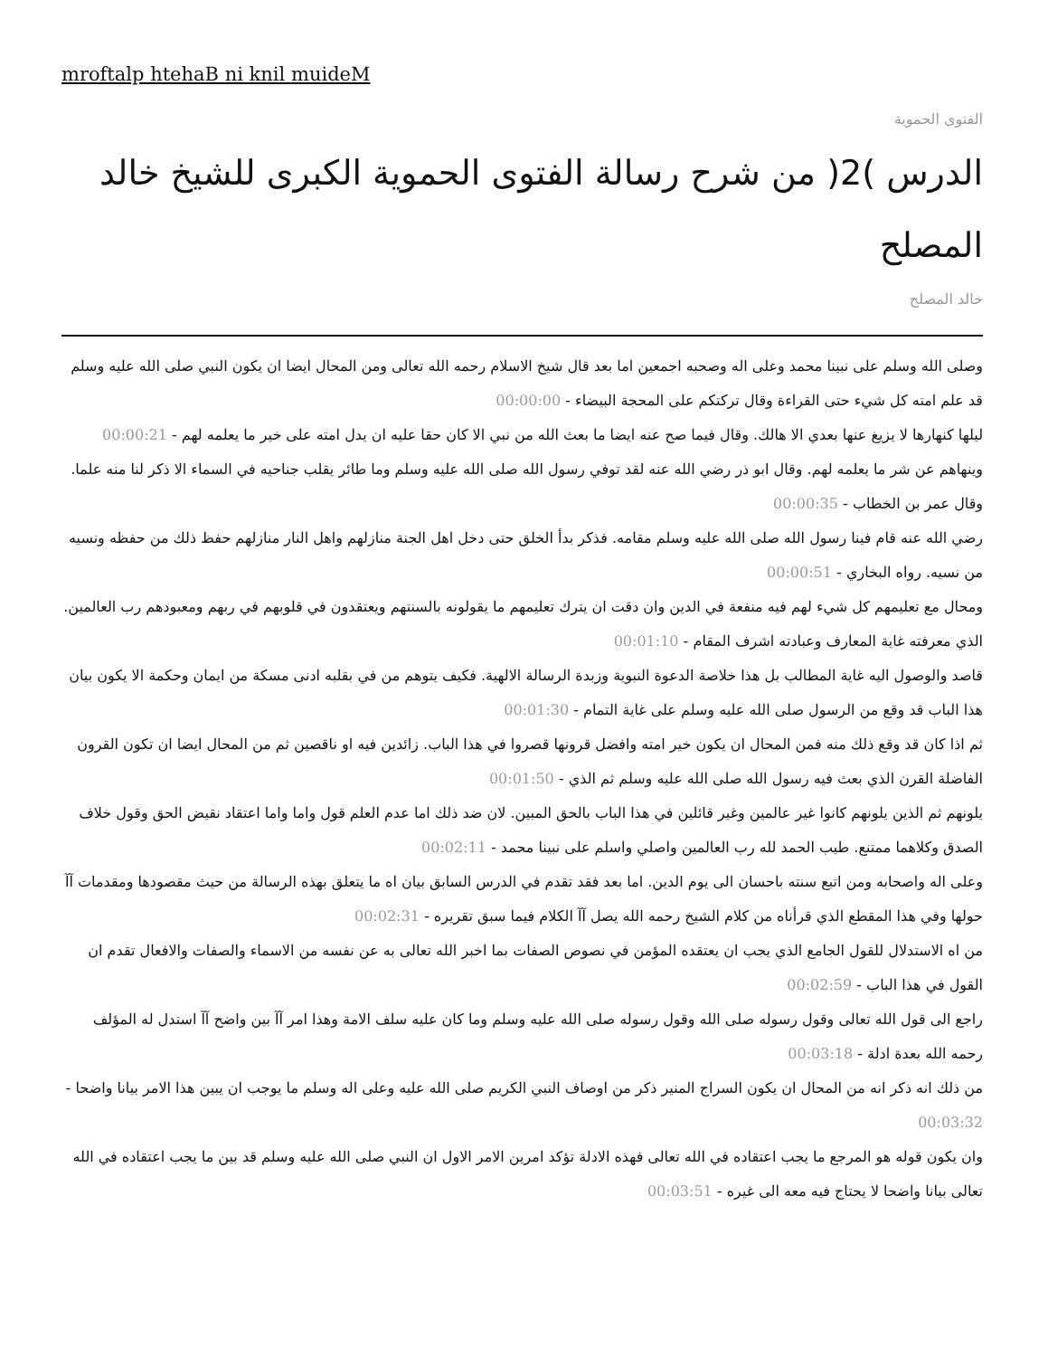mroftalp htehaB ni knil muideM
الفتوى الحموية
الدرس )2( من شرح رسالة الفتوى الحموية الكبرى للشيخ خالد المصلح
خالد المصلح
وصلى الله وسلم على نبينا محمد وعلى اله وصحبه اجمعين اما بعد قال شيخ الاسلام رحمه الله تعالى ومن المحال ايضا ان يكون النبي صلى الله عليه وسلم قد علم امته كل شيء حتى القراءة وقال تركتكم على المحجة البيضاء - 00:00:00
ليلها كنهارها لا يزيغ عنها بعدي الا هالك. وقال فيما صح عنه ايضا ما بعث الله من نبي الا كان حقا عليه ان يدل امته على خير ما يعلمه لهم - 00:00:21
وينهاهم عن شر ما يعلمه لهم. وقال ابو ذر رضي الله عنه لقد توفي رسول الله صلى الله عليه وسلم وما طائر يقلب جناحيه في السماء الا ذكر لنا منه علما. وقال عمر بن الخطاب - 00:00:35
رضي الله عنه قام فينا رسول الله صلى الله عليه وسلم مقامه. فذكر بدأ الخلق حتى دخل اهل الجنة منازلهم واهل النار منازلهم حفظ ذلك من حفظه ونسيه من نسيه. رواه البخاري - 00:00:51
ومحال مع تعليمهم كل شيء لهم فيه منفعة في الدين وان دقت ان يترك تعليمهم ما يقولونه بالسنتهم ويعتقدون في قلوبهم في ربهم ومعبودهم رب العالمين. الذي معرفته غاية المعارف وعبادته اشرف المقام - 00:01:10
قاصد والوصول اليه غاية المطالب بل هذا خلاصة الدعوة النبوية وزبدة الرسالة الالهية. فكيف يتوهم من في بقلبه ادنى مسكة من ايمان وحكمة الا يكون بيان هذا الباب قد وقع من الرسول صلى الله عليه وسلم على غاية التمام - 00:01:30
ثم اذا كان قد وقع ذلك منه فمن المحال ان يكون خير امته وافضل قرونها قصروا في هذا الباب. زائدين فيه او ناقصين ثم من المحال ايضا ان تكون القرون الفاضلة القرن الذي بعث فيه رسول الله صلى الله عليه وسلم ثم الذي - 00:01:50
يلونهم ثم الذين يلونهم كانوا غير عالمين وغير قائلين في هذا الباب بالحق المبين. لان ضد ذلك اما عدم العلم قول واما واما اعتقاد نقيض الحق وقول خلاف الصدق وكلاهما ممتنع. طيب الحمد لله رب العالمين واصلي واسلم على نبينا محمد - 00:02:11
وعلى اله واصحابه ومن اتبع سنته باحسان الى يوم الدين. اما بعد فقد تقدم في الدرس السابق بيان اه ما يتعلق بهذه الرسالة من حيث مقصودها ومقدمات آآ حولها وفي هذا المقطع الذي قرأناه من كلام الشيخ رحمه الله يصل آآ الكلام فيما سبق تقريره - 00:02:31
من اه الاستدلال للقول الجامع الذي يجب ان يعتقده المؤمن في نصوص الصفات بما اخبر الله تعالى به عن نفسه من الاسماء والصفات والافعال تقدم ان القول في هذا الباب - 00:02:59
راجع الى قول الله تعالى وقول رسوله صلى الله وقول رسوله صلى الله عليه وسلم وما كان عليه سلف الامة وهذا امر آآ بين واضح آآ استدل له المؤلف رحمه الله بعدة ادلة - 00:03:18
من ذلك انه ذكر انه من المحال ان يكون السراج المنير ذكر من اوصاف النبي الكريم صلى الله عليه وعلى اله وسلم ما يوجب ان يبين هذا الامر بيانا واضحا - 00:03:32
وان يكون قوله هو المرجع ما يجب اعتقاده في الله تعالى فهذه الادلة تؤكد امرين الامر الاول ان النبي صلى الله عليه وسلم قد بين ما يجب اعتقاده في الله تعالى بيانا واضحا لا يحتاج فيه معه الى غيره - 00:03:51